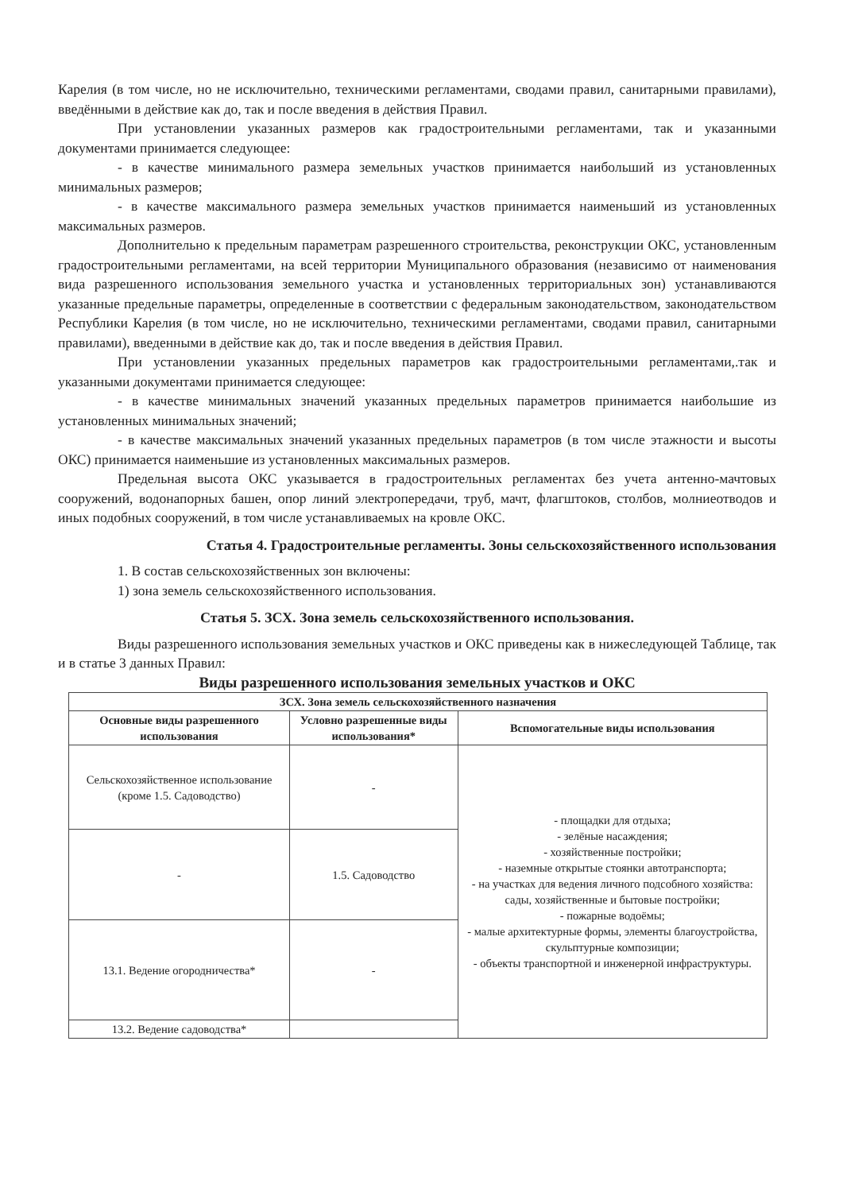Карелия (в том числе, но не исключительно, техническими регламентами, сводами правил, санитарными правилами), введёнными в действие как до, так и после введения в действия Правил.
При установлении указанных размеров как градостроительными регламентами, так и указанными документами принимается следующее:
- в качестве минимального размера земельных участков принимается наибольший из установленных минимальных размеров;
- в качестве максимального размера земельных участков принимается наименьший из установленных максимальных размеров.
Дополнительно к предельным параметрам разрешенного строительства, реконструкции ОКС, установленным градостроительными регламентами, на всей территории Муниципального образования (независимо от наименования вида разрешенного использования земельного участка и установленных территориальных зон) устанавливаются указанные предельные параметры, определенные в соответствии с федеральным законодательством, законодательством Республики Карелия (в том числе, но не исключительно, техническими регламентами, сводами правил, санитарными правилами), введенными в действие как до, так и после введения в действия Правил.
При установлении указанных предельных параметров как градостроительными регламентами,.так и указанными документами принимается следующее:
- в качестве минимальных значений указанных предельных параметров принимается наибольшие из установленных минимальных значений;
- в качестве максимальных значений указанных предельных параметров (в том числе этажности и высоты ОКС) принимается наименьшие из установленных максимальных размеров.
Предельная высота ОКС указывается в градостроительных регламентах без учета антенно-мачтовых сооружений, водонапорных башен, опор линий электропередачи, труб, мачт, флагштоков, столбов, молниеотводов и иных подобных сооружений, в том числе устанавливаемых на кровле ОКС.
Статья 4. Градостроительные регламенты. Зоны сельскохозяйственного использования
1. В состав сельскохозяйственных зон включены:
1) зона земель сельскохозяйственного использования.
Статья 5. ЗСХ. Зона земель сельскохозяйственного использования.
Виды разрешенного использования земельных участков и ОКС приведены как в нижеследующей Таблице, так и в статье 3 данных Правил:
Виды разрешенного использования земельных участков и ОКС
| ЗСХ. Зона земель сельскохозяйственного назначения | | |
| --- | --- | --- |
| Основные виды разрешенного использования | Условно разрешенные виды использования* | Вспомогательные виды использования |
| Сельскохозяйственное использование (кроме 1.5. Садоводство) | - | - площадки для отдыха; - зелёные насаждения; - хозяйственные постройки; - наземные открытые стоянки автотранспорта; - на участках для ведения личного подсобного хозяйства: сады, хозяйственные и бытовые постройки; - пожарные водоёмы; - малые архитектурные формы, элементы благоустройства, скульптурные композиции; - объекты транспортной и инженерной инфраструктуры. |
| - | 1.5. Садоводство | |
| 13.1. Ведение огородничества* | - | |
| 13.2. Ведение садоводства* | | |